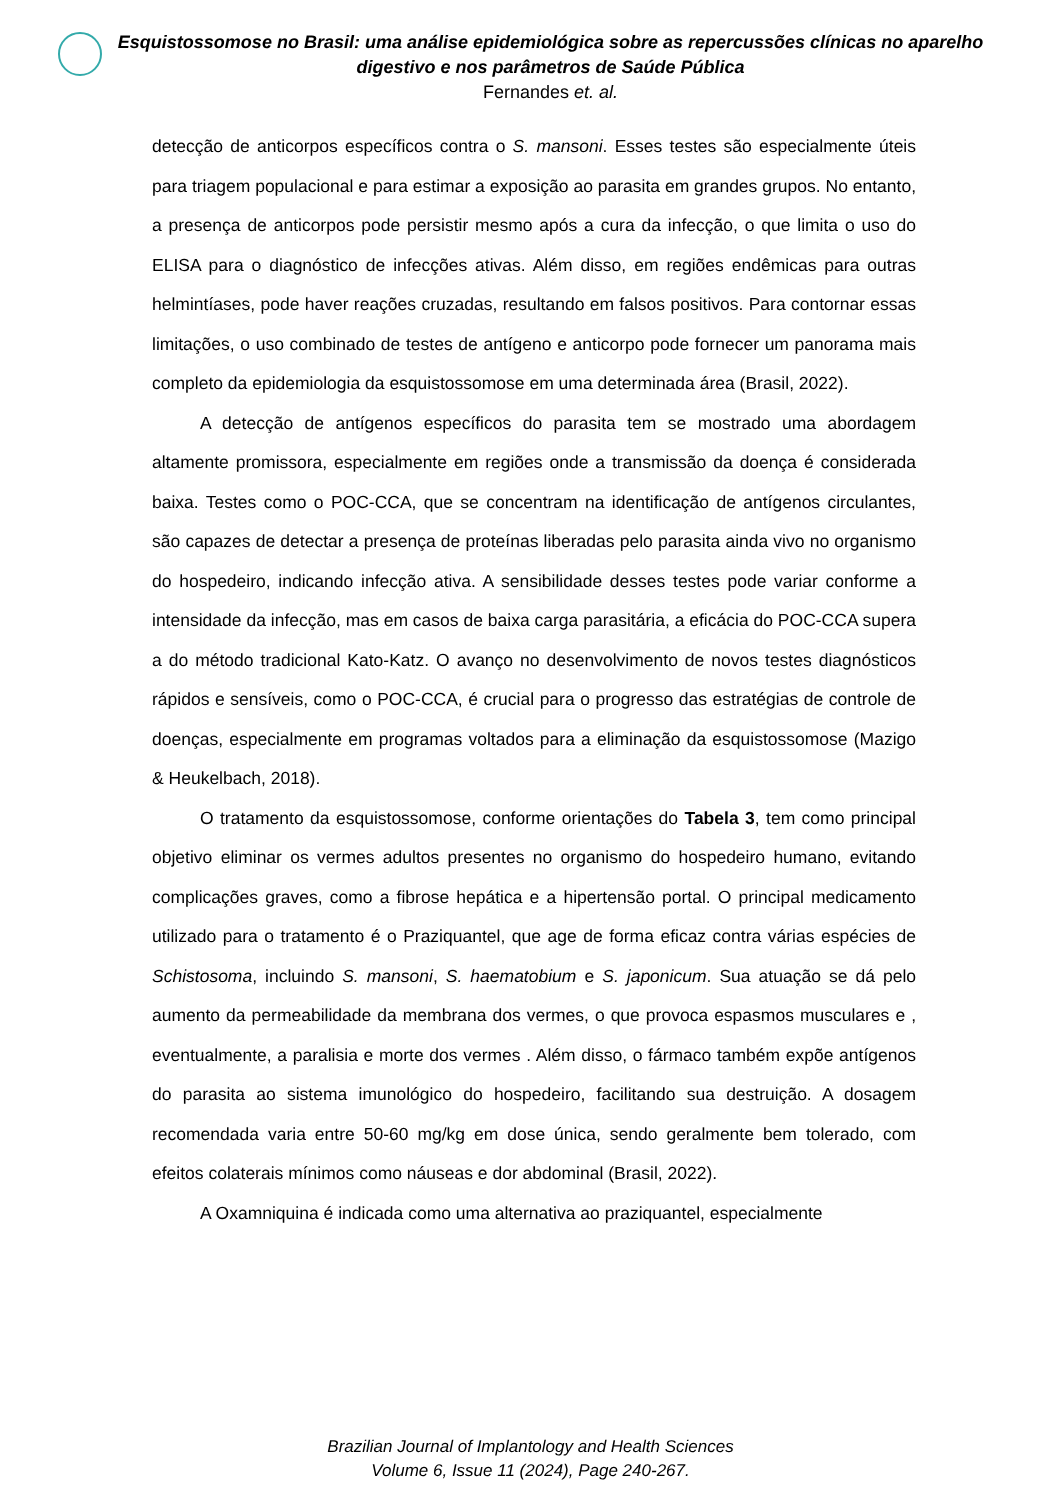Esquistossomose no Brasil: uma análise epidemiológica sobre as repercussões clínicas no aparelho digestivo e nos parâmetros de Saúde Pública
Fernandes et. al.
detecção de anticorpos específicos contra o S. mansoni. Esses testes são especialmente úteis para triagem populacional e para estimar a exposição ao parasita em grandes grupos. No entanto, a presença de anticorpos pode persistir mesmo após a cura da infecção, o que limita o uso do ELISA para o diagnóstico de infecções ativas. Além disso, em regiões endêmicas para outras helmintíases, pode haver reações cruzadas, resultando em falsos positivos. Para contornar essas limitações, o uso combinado de testes de antígeno e anticorpo pode fornecer um panorama mais completo da epidemiologia da esquistossomose em uma determinada área (Brasil, 2022).
A detecção de antígenos específicos do parasita tem se mostrado uma abordagem altamente promissora, especialmente em regiões onde a transmissão da doença é considerada baixa. Testes como o POC-CCA, que se concentram na identificação de antígenos circulantes, são capazes de detectar a presença de proteínas liberadas pelo parasita ainda vivo no organismo do hospedeiro, indicando infecção ativa. A sensibilidade desses testes pode variar conforme a intensidade da infecção, mas em casos de baixa carga parasitária, a eficácia do POC-CCA supera a do método tradicional Kato-Katz. O avanço no desenvolvimento de novos testes diagnósticos rápidos e sensíveis, como o POC-CCA, é crucial para o progresso das estratégias de controle de doenças, especialmente em programas voltados para a eliminação da esquistossomose (Mazigo & Heukelbach, 2018).
O tratamento da esquistossomose, conforme orientações do Tabela 3, tem como principal objetivo eliminar os vermes adultos presentes no organismo do hospedeiro humano, evitando complicações graves, como a fibrose hepática e a hipertensão portal. O principal medicamento utilizado para o tratamento é o Praziquantel, que age de forma eficaz contra várias espécies de Schistosoma, incluindo S. mansoni, S. haematobium e S. japonicum. Sua atuação se dá pelo aumento da permeabilidade da membrana dos vermes, o que provoca espasmos musculares e , eventualmente, a paralisia e morte dos vermes . Além disso, o fármaco também expõe antígenos do parasita ao sistema imunológico do hospedeiro, facilitando sua destruição. A dosagem recomendada varia entre 50-60 mg/kg em dose única, sendo geralmente bem tolerado, com efeitos colaterais mínimos como náuseas e dor abdominal (Brasil, 2022).
A Oxamniquina é indicada como uma alternativa ao praziquantel, especialmente
Brazilian Journal of Implantology and Health Sciences
Volume 6, Issue 11 (2024), Page 240-267.